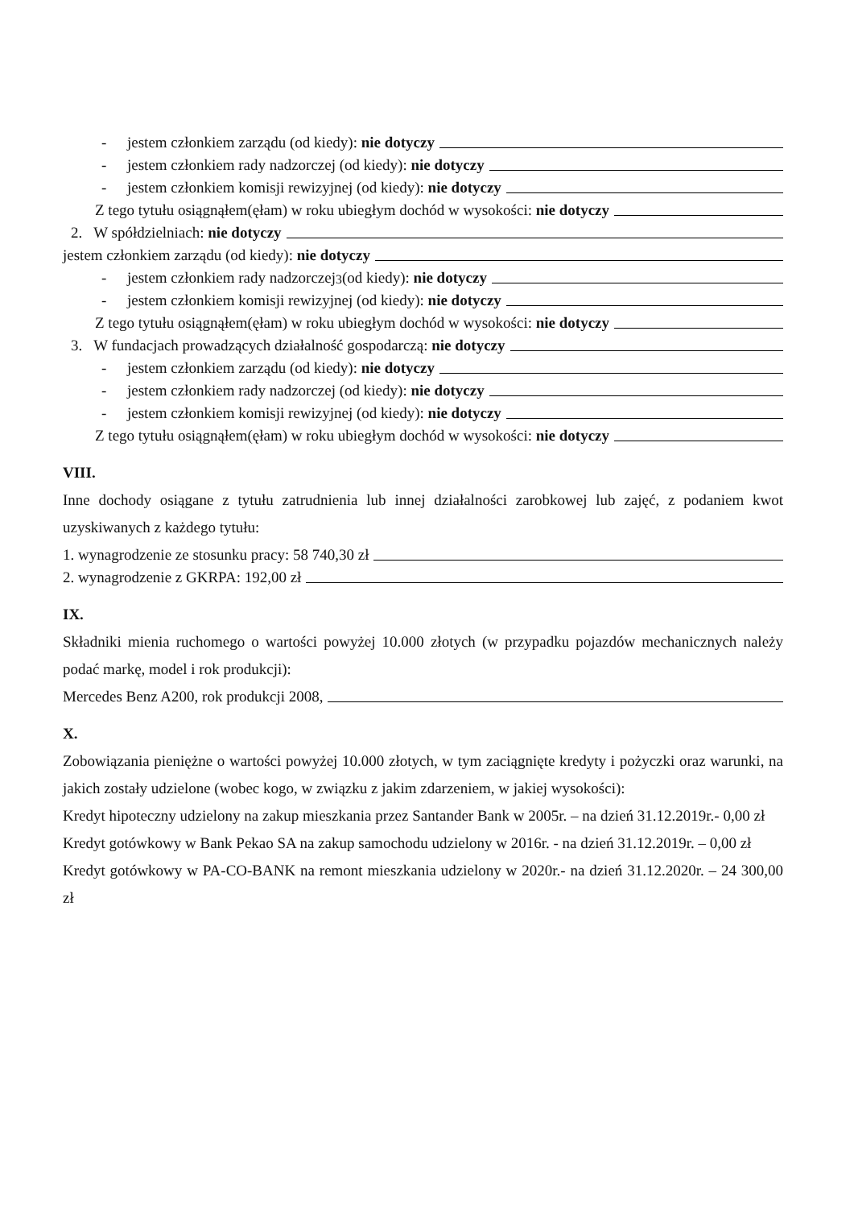- jestem członkiem zarządu (od kiedy): nie dotyczy
- jestem członkiem rady nadzorczej (od kiedy): nie dotyczy
- jestem członkiem komisji rewizyjnej (od kiedy): nie dotyczy
Z tego tytułu osiągnąłem(ęłam) w roku ubiegłym dochód w wysokości: nie dotyczy
2. W spółdzielniach: nie dotyczy
jestem członkiem zarządu (od kiedy): nie dotyczy
- jestem członkiem rady nadzorczej<sup>3</sup> (od kiedy): nie dotyczy
- jestem członkiem komisji rewizyjnej (od kiedy): nie dotyczy
Z tego tytułu osiągnąłem(ęłam) w roku ubiegłym dochód w wysokości: nie dotyczy
3. W fundacjach prowadzących działalność gospodarczą: nie dotyczy
- jestem członkiem zarządu (od kiedy): nie dotyczy
- jestem członkiem rady nadzorczej (od kiedy): nie dotyczy
- jestem członkiem komisji rewizyjnej (od kiedy): nie dotyczy
Z tego tytułu osiągnąłem(ęłam) w roku ubiegłym dochód w wysokości: nie dotyczy
VIII.
Inne dochody osiągane z tytułu zatrudnienia lub innej działalności zarobkowej lub zajęć, z podaniem kwot uzyskiwanych z każdego tytułu:
1. wynagrodzenie ze stosunku pracy: 58 740,30 zł
2. wynagrodzenie z GKRPA: 192,00 zł
IX.
Składniki mienia ruchomego o wartości powyżej 10.000 złotych (w przypadku pojazdów mechanicznych należy podać markę, model i rok produkcji):
Mercedes Benz A200, rok produkcji 2008,
X.
Zobowiązania pieniężne o wartości powyżej 10.000 złotych, w tym zaciągnięte kredyty i pożyczki oraz warunki, na jakich zostały udzielone (wobec kogo, w związku z jakim zdarzeniem, w jakiej wysokości):
Kredyt hipoteczny udzielony na zakup mieszkania przez Santander Bank w 2005r. – na dzień 31.12.2019r.- 0,00 zł
Kredyt gotówkowy w Bank Pekao SA na zakup samochodu udzielony w 2016r. - na dzień 31.12.2019r. – 0,00 zł
Kredyt gotówkowy w PA-CO-BANK na remont mieszkania udzielony w 2020r.- na dzień 31.12.2020r. – 24 300,00 zł